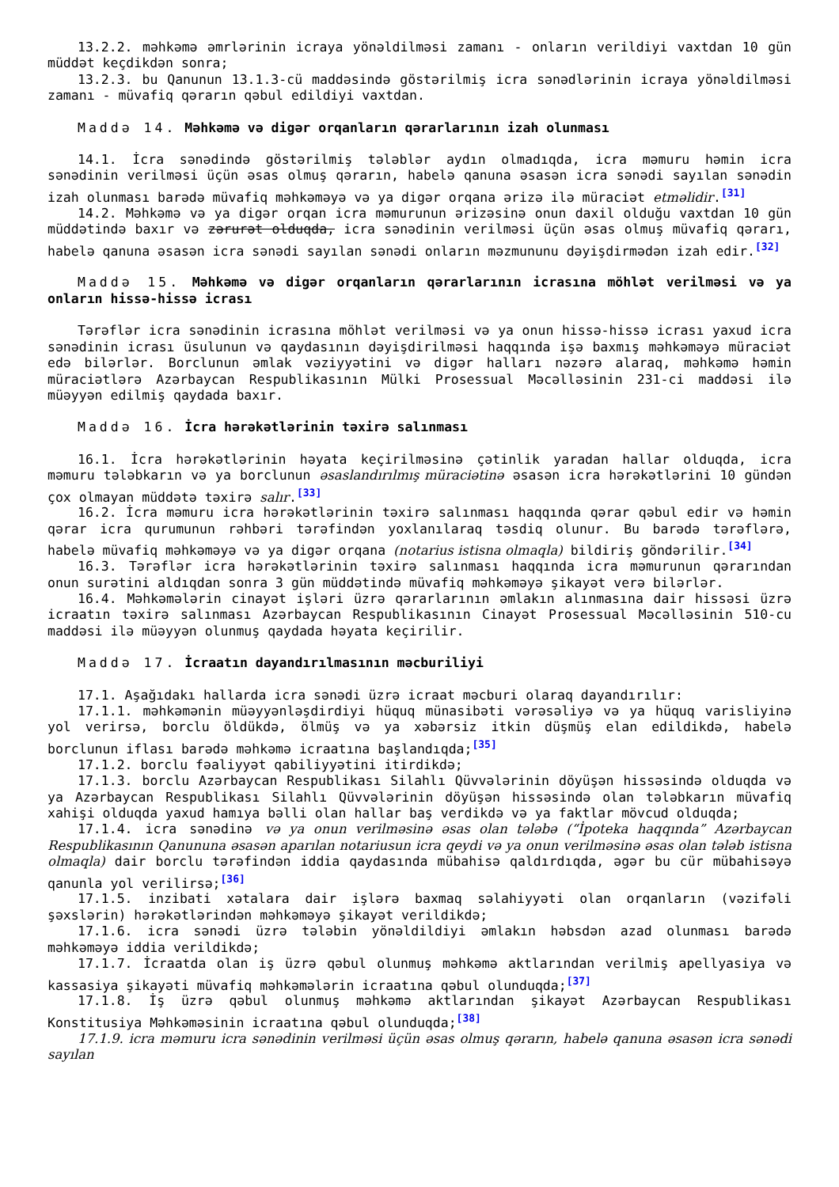13.2.2. məhkəmə əmrlərinin icraya yönəldilməsi zamanı - onların verildiyi vaxtdan 10 gün müddət keçdikdən sonra;
13.2.3. bu Qanunun 13.1.3-cü maddəsində göstərilmiş icra sənədlərinin icraya yönəldilməsi zamanı - müvafiq qərarın qəbul edildiyi vaxtdan.
Maddə 14. Məhkəmə və digər orqanların qərarlarının izah olunması
14.1. İcra sənədində göstərilmiş tələblər aydın olmadıqda, icra məmuru həmin icra sənədinin verilməsi üçün əsas olmuş qərarın, habelə qanuna əsasən icra sənədi sayılan sənədin izah olunması barədə müvafiq məhkəməyə və ya digər orqana ərizə ilə müraciət etməlidir.<sup>[31]</sup>
14.2. Məhkəmə və ya digər orqan icra məmurunun ərizəsinə onun daxil olduğu vaxtdan 10 gün müddətində baxır və zərurət olduqda, icra sənədinin verilməsi üçün əsas olmuş müvafiq qərarı, habelə qanuna əsasən icra sənədi sayılan sənədi onların məzmununu dəyişdirmədən izah edir.<sup>[32]</sup>
Maddə 15. Məhkəmə və digər orqanların qərarlarının icrasına möhlət verilməsi və ya onların hissə-hissə icrası
Tərəflər icra sənədinin icrasına möhlət verilməsi və ya onun hissə-hissə icrası yaxud icra sənədinin icrası üsulunun və qaydasının dəyişdirilməsi haqqında işə baxmış məhkəməyə müraciət edə bilərlər. Borclunun əmlak vəziyyətini və digər halları nəzərə alaraq, məhkəmə həmin müraciətlərə Azərbaycan Respublikasının Mülki Prosessual Məcəlləsinin 231-ci maddəsi ilə müəyyən edilmiş qaydada baxır.
Maddə 16. İcra hərəkətlərinin təxirə salınması
16.1. İcra hərəkətlərinin həyata keçirilməsinə çətinlik yaradan hallar olduqda, icra məmuru tələbkarın və ya borclunun əsaslandırılmış müraciətinə əsasən icra hərəkətlərini 10 gündən çox olmayan müddətə təxirə salır.<sup>[33]</sup>
16.2. İcra məmuru icra hərəkətlərinin təxirə salınması haqqında qərar qəbul edir və həmin qərar icra qurumunun rəhbəri tərəfindən yoxlanılaraq təsdiq olunur. Bu barədə tərəflərə, habelə müvafiq məhkəməyə və ya digər orqana (notarius istisna olmaqla) bildiriş göndərilir.<sup>[34]</sup>
16.3. Tərəflər icra hərəkətlərinin təxirə salınması haqqında icra məmurunun qərarından onun surətini aldıqdan sonra 3 gün müddətində müvafiq məhkəməyə şikayət verə bilərlər.
16.4. Məhkəmələrin cinayət işləri üzrə qərarlarının əmlakın alınmasına dair hissəsi üzrə icraatın təxirə salınması Azərbaycan Respublikasının Cinayət Prosessual Məcəlləsinin 510-cu maddəsi ilə müəyyən olunmuş qaydada həyata keçirilir.
Maddə 17. İcraatın dayandırılmasının məcburiliyi
17.1. Aşağıdakı hallarda icra sənədi üzrə icraat məcburi olaraq dayandırılır:
17.1.1. məhkəmənin müəyyənləşdirdiyi hüquq münasibəti vərəsəliyə və ya hüquq varisliyinə yol verirsə, borclu öldükdə, ölmüş və ya xəbərsiz itkin düşmüş elan edildikdə, habelə borclunun iflası barədə məhkəmə icraatına başlandıqda;<sup>[35]</sup>
17.1.2. borclu fəaliyyət qabiliyyətini itirdikdə;
17.1.3. borclu Azərbaycan Respublikası Silahlı Qüvvələrinin döyüşən hissəsində olduqda və ya Azərbaycan Respublikası Silahlı Qüvvələrinin döyüşən hissəsində olan tələbkarın müvafiq xahişi olduqda yaxud hamıya bəlli olan hallar baş verdikdə və ya faktlar mövcud olduqda;
17.1.4. icra sənədinə və ya onun verilməsinə əsas olan tələbə (“İpoteka haqqında” Azərbaycan Respublikasının Qanununa əsasən aparılan notariusun icra qeydi və ya onun verilməsinə əsas olan tələb istisna olmaqla) dair borclu tərəfindən iddia qaydasında mübahisə qaldırdıqda, əgər bu cür mübahisəyə qanunla yol verilirsə;<sup>[36]</sup>
17.1.5. inzibati xətalara dair işlərə baxmaq səlahiyyəti olan orqanların (vəzifəli şəxslərin) hərəkətlərindən məhkəməyə şikayət verildikdə;
17.1.6. icra sənədi üzrə tələbin yönəldildiyi əmlakın həbsdən azad olunması barədə məhkəməyə iddia verildikdə;
17.1.7. İcraatda olan iş üzrə qəbul olunmuş məhkəmə aktlarından verilmiş apellyasiya və kassasiya şikayəti müvafiq məhkəmələrin icraatına qəbul olunduqda;<sup>[37]</sup>
17.1.8. İş üzrə qəbul olunmuş məhkəmə aktlarından şikayət Azərbaycan Respublikası Konstitusiya Məhkəməsinin icraatına qəbul olunduqda;<sup>[38]</sup>
17.1.9. icra məmuru icra sənədinin verilməsi üçün əsas olmuş qərarın, habelə qanuna əsasən icra sənədi sayılan